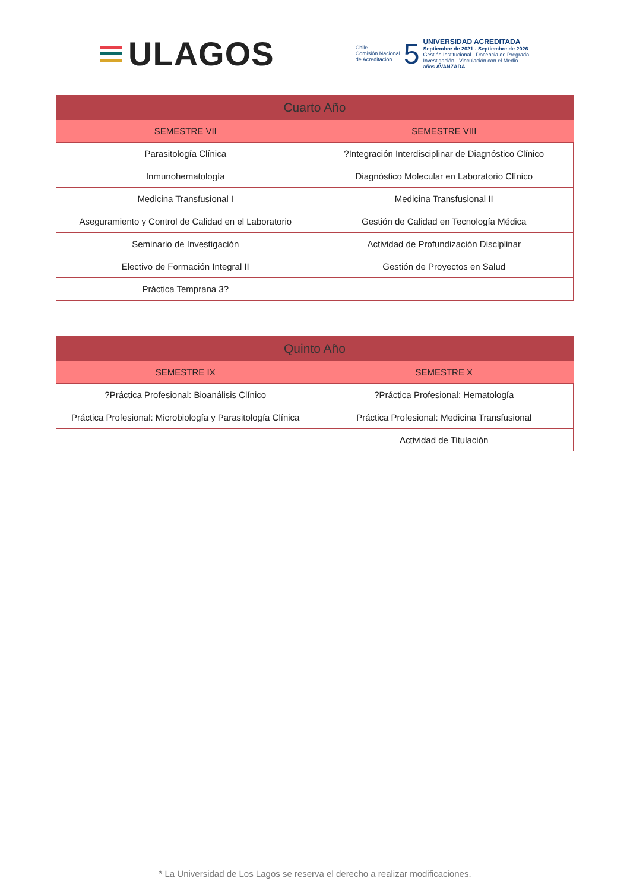ULAGOS
Chile
Comisión Nacional
de Acreditación
5
UNIVERSIDAD ACREDITADA
Septiembre de 2021 - Septiembre de 2026
Gestión Institucional · Docencia de Pregrado
Investigación · Vinculación con el Medio
años AVANZADA
| Cuarto Año | |
| --- | --- |
| SEMESTRE VII | SEMESTRE VIII |
| Parasitología Clínica | ?Integración Interdisciplinar de Diagnóstico Clínico |
| Inmunohematología | Diagnóstico Molecular en Laboratorio Clínico |
| Medicina Transfusional I | Medicina Transfusional II |
| Aseguramiento y Control de Calidad en el Laboratorio | Gestión de Calidad en Tecnología Médica |
| Seminario de Investigación | Actividad de Profundización Disciplinar |
| Electivo de Formación Integral II | Gestión de Proyectos en Salud |
| Práctica Temprana 3? | |
| Quinto Año | |
| --- | --- |
| SEMESTRE IX | SEMESTRE X |
| ?Práctica Profesional: Bioanálisis Clínico | ?Práctica Profesional: Hematología |
| Práctica Profesional: Microbiología y Parasitología Clínica | Práctica Profesional: Medicina Transfusional |
| | Actividad de Titulación |
* La Universidad de Los Lagos se reserva el derecho a realizar modificaciones.